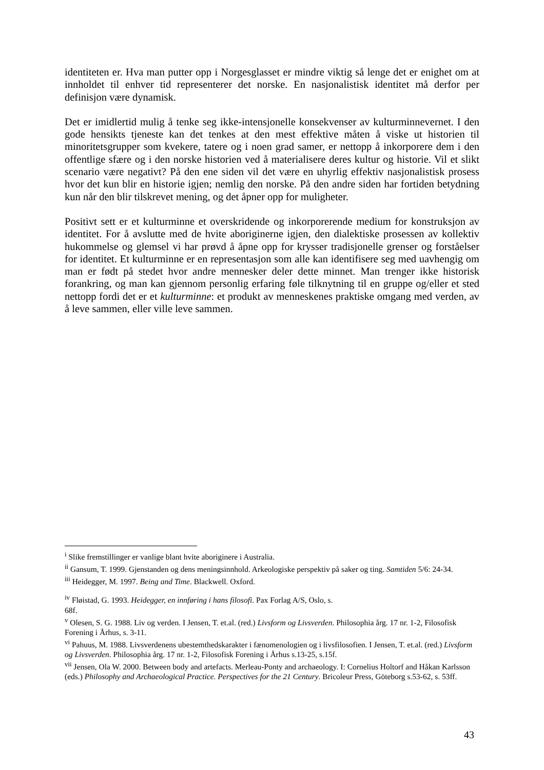identiteten er. Hva man putter opp i Norgesglasset er mindre viktig så lenge det er enighet om at innholdet til enhver tid representerer det norske. En nasjonalistisk identitet må derfor per definisjon være dynamisk.
Det er imidlertid mulig å tenke seg ikke-intensjonelle konsekvenser av kulturminnevernet. I den gode hensikts tjeneste kan det tenkes at den mest effektive måten å viske ut historien til minoritetsgrupper som kvekere, tatere og i noen grad samer, er nettopp å inkorporere dem i den offentlige sfære og i den norske historien ved å materialisere deres kultur og historie. Vil et slikt scenario være negativt? På den ene siden vil det være en uhyrlig effektiv nasjonalistisk prosess hvor det kun blir en historie igjen; nemlig den norske. På den andre siden har fortiden betydning kun når den blir tilskrevet mening, og det åpner opp for muligheter.
Positivt sett er et kulturminne et overskridende og inkorporerende medium for konstruksjon av identitet. For å avslutte med de hvite aboriginerne igjen, den dialektiske prosessen av kollektiv hukommelse og glemsel vi har prøvd å åpne opp for krysser tradisjonelle grenser og forståelser for identitet. Et kulturminne er en representasjon som alle kan identifisere seg med uavhengig om man er født på stedet hvor andre mennesker deler dette minnet. Man trenger ikke historisk forankring, og man kan gjennom personlig erfaring føle tilknytning til en gruppe og/eller et sted nettopp fordi det er et kulturminne: et produkt av menneskenes praktiske omgang med verden, av å leve sammen, eller ville leve sammen.
<sup>i</sup> Slike fremstillinger er vanlige blant hvite aboriginere i Australia.
<sup>ii</sup> Gansum, T. 1999. Gjenstanden og dens meningsinnhold. Arkeologiske perspektiv på saker og ting. Samtiden 5/6: 24-34.
<sup>iii</sup> Heidegger, M. 1997. Being and Time. Blackwell. Oxford.
<sup>iv</sup> Fløistad, G. 1993. Heidegger, en innføring i hans filosofi. Pax Forlag A/S, Oslo, s.
68f.
<sup>v</sup> Olesen, S. G. 1988. Liv og verden. I Jensen, T. et.al. (red.) Livsform og Livsverden. Philosophia årg. 17 nr. 1-2, Filosofisk Forening i Århus, s. 3-11.
<sup>vi</sup> Pahuus, M. 1988. Livsverdenens ubestemthedskarakter i fænomenologien og i livsfilosofien. I Jensen, T. et.al. (red.) Livsform og Livsverden. Philosophia årg. 17 nr. 1-2, Filosofisk Forening i Århus s.13-25, s.15f.
<sup>vii</sup> Jensen, Ola W. 2000. Between body and artefacts. Merleau-Ponty and archaeology. I: Cornelius Holtorf and Håkan Karlsson (eds.) Philosophy and Archaeological Practice. Perspectives for the 21 Century. Bricoleur Press, Göteborg s.53-62, s. 53ff.
43